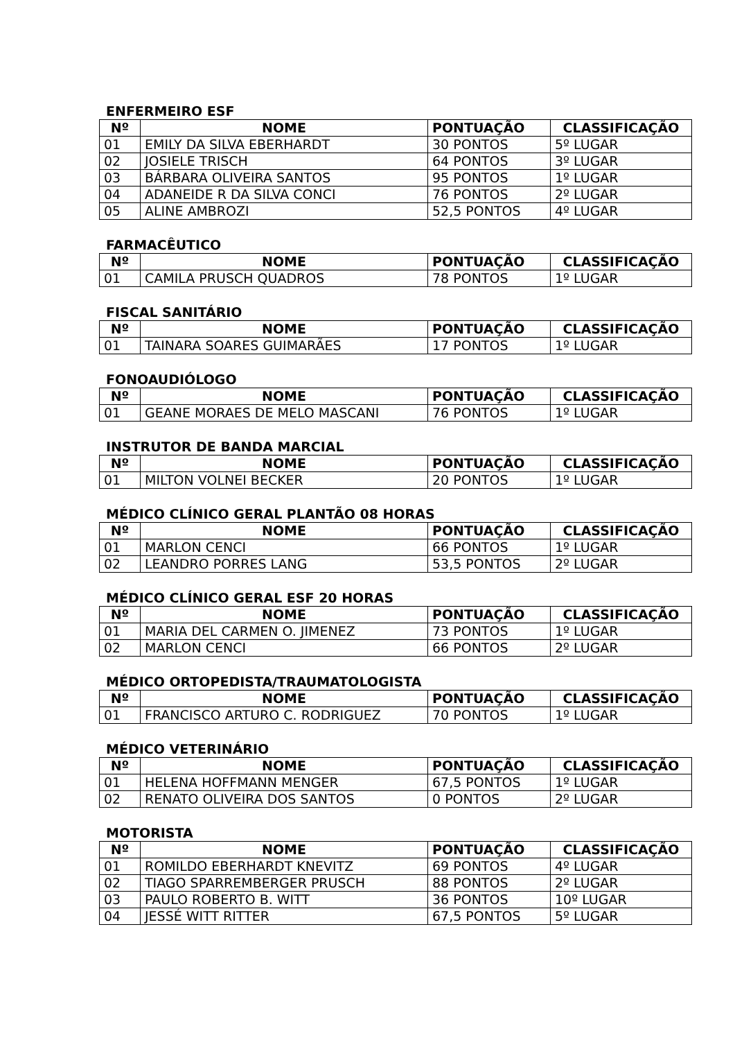ENFERMEIRO ESF
| Nº | NOME | PONTUAÇÃO | CLASSIFICAÇÃO |
| --- | --- | --- | --- |
| 01 | EMILY DA SILVA EBERHARDT | 30 PONTOS | 5º LUGAR |
| 02 | JOSIELE TRISCH | 64 PONTOS | 3º LUGAR |
| 03 | BÁRBARA OLIVEIRA SANTOS | 95 PONTOS | 1º LUGAR |
| 04 | ADANEIDE R DA SILVA CONCI | 76 PONTOS | 2º LUGAR |
| 05 | ALINE AMBROZI | 52,5 PONTOS | 4º LUGAR |
FARMACÊUTICO
| Nº | NOME | PONTUAÇÃO | CLASSIFICAÇÃO |
| --- | --- | --- | --- |
| 01 | CAMILA PRUSCH QUADROS | 78 PONTOS | 1º LUGAR |
FISCAL SANITÁRIO
| Nº | NOME | PONTUAÇÃO | CLASSIFICAÇÃO |
| --- | --- | --- | --- |
| 01 | TAINARA SOARES GUIMARÃES | 17 PONTOS | 1º LUGAR |
FONOAUDIÓLOGO
| Nº | NOME | PONTUAÇÃO | CLASSIFICAÇÃO |
| --- | --- | --- | --- |
| 01 | GEANE MORAES DE MELO MASCANI | 76 PONTOS | 1º LUGAR |
INSTRUTOR DE BANDA MARCIAL
| Nº | NOME | PONTUAÇÃO | CLASSIFICAÇÃO |
| --- | --- | --- | --- |
| 01 | MILTON VOLNEI BECKER | 20 PONTOS | 1º LUGAR |
MÉDICO CLÍNICO GERAL PLANTÃO 08 HORAS
| Nº | NOME | PONTUAÇÃO | CLASSIFICAÇÃO |
| --- | --- | --- | --- |
| 01 | MARLON CENCI | 66 PONTOS | 1º LUGAR |
| 02 | LEANDRO PORRES LANG | 53,5 PONTOS | 2º LUGAR |
MÉDICO CLÍNICO GERAL ESF 20 HORAS
| Nº | NOME | PONTUAÇÃO | CLASSIFICAÇÃO |
| --- | --- | --- | --- |
| 01 | MARIA DEL CARMEN O. JIMENEZ | 73 PONTOS | 1º LUGAR |
| 02 | MARLON CENCI | 66 PONTOS | 2º LUGAR |
MÉDICO ORTOPEDISTA/TRAUMATOLOGISTA
| Nº | NOME | PONTUAÇÃO | CLASSIFICAÇÃO |
| --- | --- | --- | --- |
| 01 | FRANCISCO ARTURO C. RODRIGUEZ | 70 PONTOS | 1º LUGAR |
MÉDICO VETERINÁRIO
| Nº | NOME | PONTUAÇÃO | CLASSIFICAÇÃO |
| --- | --- | --- | --- |
| 01 | HELENA HOFFMANN MENGER | 67,5 PONTOS | 1º LUGAR |
| 02 | RENATO OLIVEIRA DOS SANTOS | 0 PONTOS | 2º LUGAR |
MOTORISTA
| Nº | NOME | PONTUAÇÃO | CLASSIFICAÇÃO |
| --- | --- | --- | --- |
| 01 | ROMILDO EBERHARDT KNEVITZ | 69 PONTOS | 4º LUGAR |
| 02 | TIAGO SPARREMBERGER PRUSCH | 88 PONTOS | 2º LUGAR |
| 03 | PAULO ROBERTO B. WITT | 36 PONTOS | 10º LUGAR |
| 04 | JESSÉ WITT RITTER | 67,5 PONTOS | 5º LUGAR |